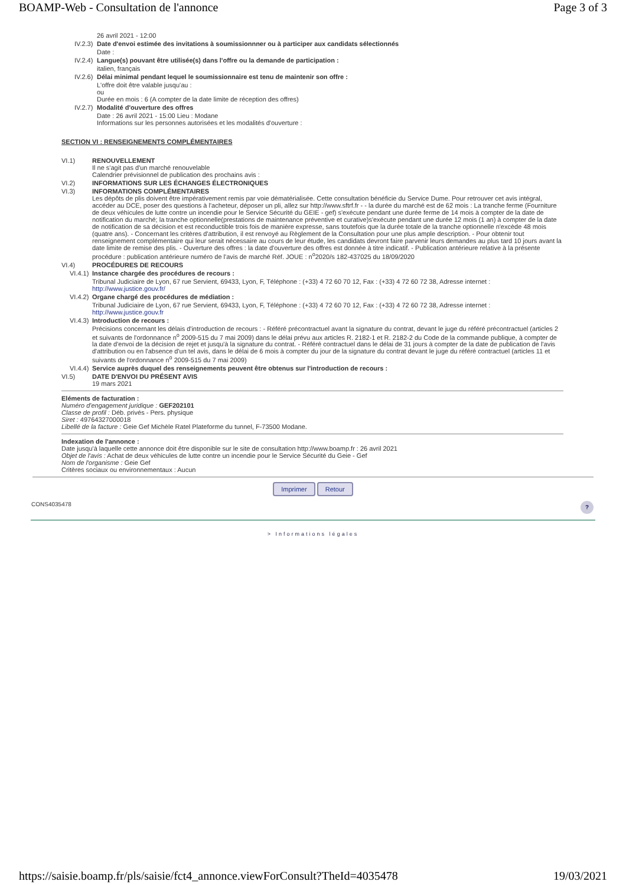BOAMP-Web - Consultation de l'annonce Page 3 of 3
26 avril 2021 - 12:00
IV.2.3) Date d'envoi estimée des invitations à soumissionnner ou à participer aux candidats sélectionnés
Date :
IV.2.4) Langue(s) pouvant être utilisée(s) dans l'offre ou la demande de participation :
italien, français
IV.2.6) Délai minimal pendant lequel le soumissionnaire est tenu de maintenir son offre :
L'offre doit être valable jusqu'au :
ou
Durée en mois : 6 (A compter de la date limite de réception des offres)
IV.2.7) Modalité d'ouverture des offres
Date : 26 avril 2021 - 15:00 Lieu : Modane
Informations sur les personnes autorisées et les modalités d'ouverture :
SECTION VI : RENSEIGNEMENTS COMPLÉMENTAIRES
VI.1) RENOUVELLEMENT
Il ne s'agit pas d'un marché renouvelable
Calendrier prévisionnel de publication des prochains avis :
VI.2) INFORMATIONS SUR LES ÉCHANGES ÉLECTRONIQUES
VI.3) INFORMATIONS COMPLÉMENTAIRES
Les dépôts de plis doivent être impérativement remis par voie dématérialisée. Cette consultation bénéficie du Service Dume. Pour retrouver cet avis intégral, accéder au DCE, poser des questions à l'acheteur, déposer un pli, allez sur http://www.sftrf.fr - - la durée du marché est de 62 mois : La tranche ferme (Fourniture de deux véhicules de lutte contre un incendie pour le Service Sécurité du GEIE - gef) s'exécute pendant une durée ferme de 14 mois à compter de la date de notification du marché; la tranche optionnelle(prestations de maintenance préventive et curative)s'exécute pendant une durée 12 mois (1 an) à compter de la date de notification de sa décision et est reconductible trois fois de manière expresse, sans toutefois que la durée totale de la tranche optionnelle n'excède 48 mois (quatre ans). - Concernant les critères d'attribution, il est renvoyé au Règlement de la Consultation pour une plus ample description. - Pour obtenir tout renseignement complémentaire qui leur serait nécessaire au cours de leur étude, les candidats devront faire parvenir leurs demandes au plus tard 10 jours avant la date limite de remise des plis. - Ouverture des offres : la date d'ouverture des offres est donnée à titre indicatif. - Publication antérieure relative à la présente procédure : publication antérieure numéro de l'avis de marché Réf. JOUE : n<sup>o</sup>2020/s 182-437025 du 18/09/2020
VI.4) PROCÉDURES DE RECOURS
VI.4.1) Instance chargée des procédures de recours :
Tribunal Judiciaire de Lyon, 67 rue Servient, 69433, Lyon, F, Téléphone : (+33) 4 72 60 70 12, Fax : (+33) 4 72 60 72 38, Adresse internet : http://www.justice.gouv.fr/
VI.4.2) Organe chargé des procédures de médiation :
Tribunal Judiciaire de Lyon, 67 rue Servient, 69433, Lyon, F, Téléphone : (+33) 4 72 60 70 12, Fax : (+33) 4 72 60 72 38, Adresse internet : http://www.justice.gouv.fr
VI.4.3) Introduction de recours :
Précisions concernant les délais d'introduction de recours : - Référé précontractuel avant la signature du contrat, devant le juge du référé précontractuel (articles 2 et suivants de l'ordonnance n<sup>o</sup> 2009-515 du 7 mai 2009) dans le délai prévu aux articles R. 2182-1 et R. 2182-2 du Code de la commande publique, à compter de la date d'envoi de la décision de rejet et jusqu'à la signature du contrat. - Référé contractuel dans le délai de 31 jours à compter de la date de publication de l'avis d'attribution ou en l'absence d'un tel avis, dans le délai de 6 mois à compter du jour de la signature du contrat devant le juge du référé contractuel (articles 11 et suivants de l'ordonnance n<sup>o</sup> 2009-515 du 7 mai 2009)
VI.4.4) Service auprès duquel des renseignements peuvent être obtenus sur l'introduction de recours :
VI.5) DATE D'ENVOI DU PRÉSENT AVIS
19 mars 2021
Eléments de facturation :
Numéro d'engagement juridique : GEF202101
Classe de profil : Déb. privés - Pers. physique
Siret : 49764327000018
Libellé de la facture : Geie Gef Michèle Ratel Plateforme du tunnel, F-73500 Modane.
Indexation de l'annonce :
Date jusqu'à laquelle cette annonce doit être disponible sur le site de consultation http://www.boamp.fr : 26 avril 2021
Objet de l'avis : Achat de deux véhicules de lutte contre un incendie pour le Service Sécurité du Geie - Gef
Nom de l'organisme : Geie Gef
Critères sociaux ou environnementaux : Aucun
Imprimer Retour
CONS4035478?
> Informations légales
https://saisie.boamp.fr/pls/saisie/fct4_annonce.viewForConsult?TheId=4035478 19/03/2021